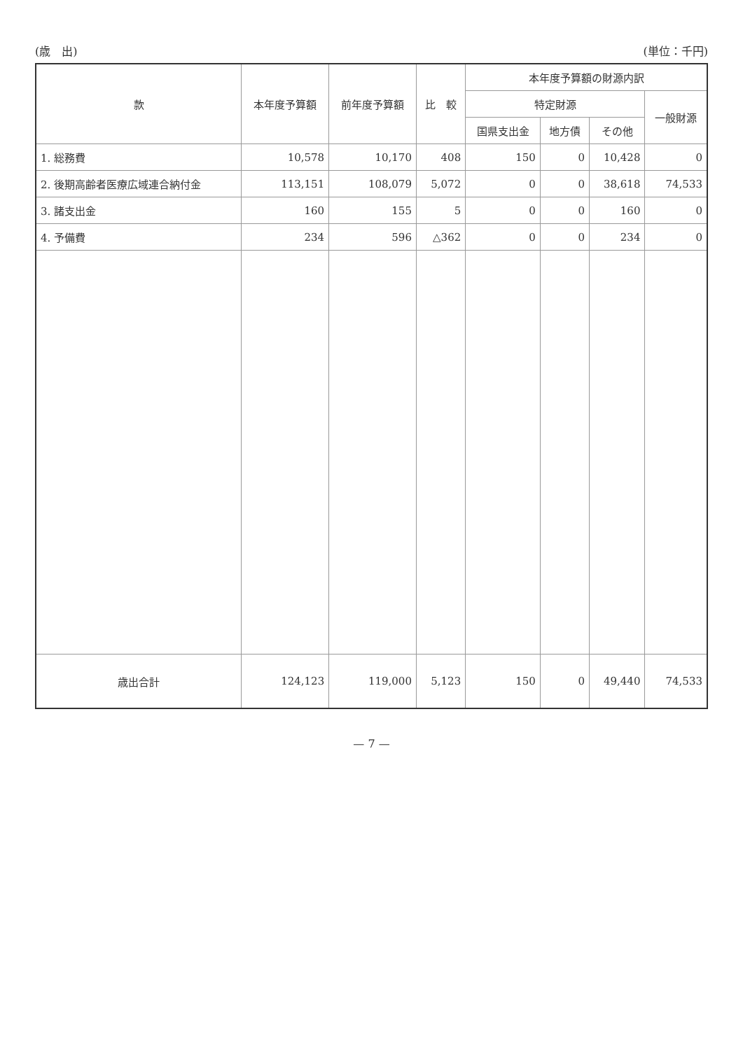(歳　出) (単位：千円)
| 款 | 本年度予算額 | 前年度予算額 | 比 較 | 本年度予算額の財源内訳 | | | |
| --- | --- | --- | --- | --- | --- | --- | --- |
| | | | | 特定財源 | | | 一般財源 |
| | | | | 国県支出金 | 地方債 | その他 | |
| 1. 総務費 | 10,578 | 10,170 | 408 | 150 | 0 | 10,428 | 0 |
| 2. 後期高齢者医療広域連合納付金 | 113,151 | 108,079 | 5,072 | 0 | 0 | 38,618 | 74,533 |
| 3. 諸支出金 | 160 | 155 | 5 | 0 | 0 | 160 | 0 |
| 4. 予備費 | 234 | 596 | △362 | 0 | 0 | 234 | 0 |
| 歳出合計 | 124,123 | 119,000 | 5,123 | 150 | 0 | 49,440 | 74,533 |
— 7 —